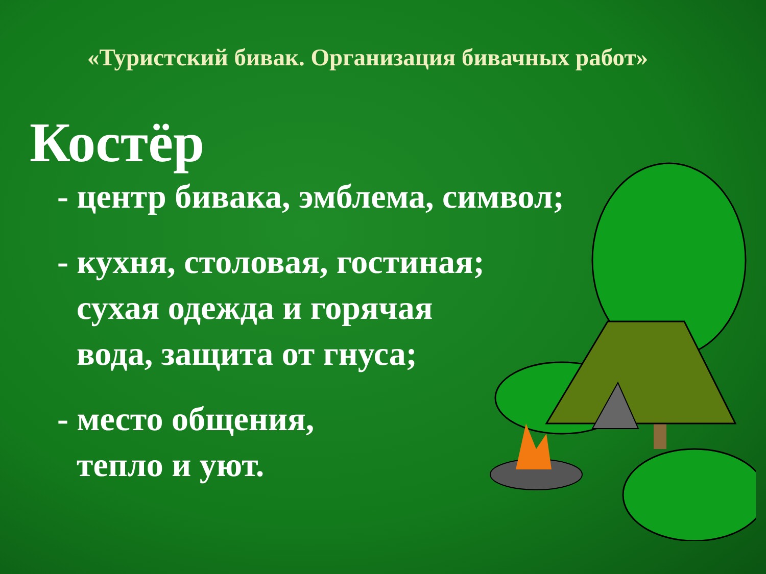«Туристский бивак. Организация бивачных работ»
Костёр
- центр бивака, эмблема, символ;
- кухня, столовая, гостиная;
сухая одежда и горячая
вода, защита от гнуса;
- место общения,
тепло и уют.